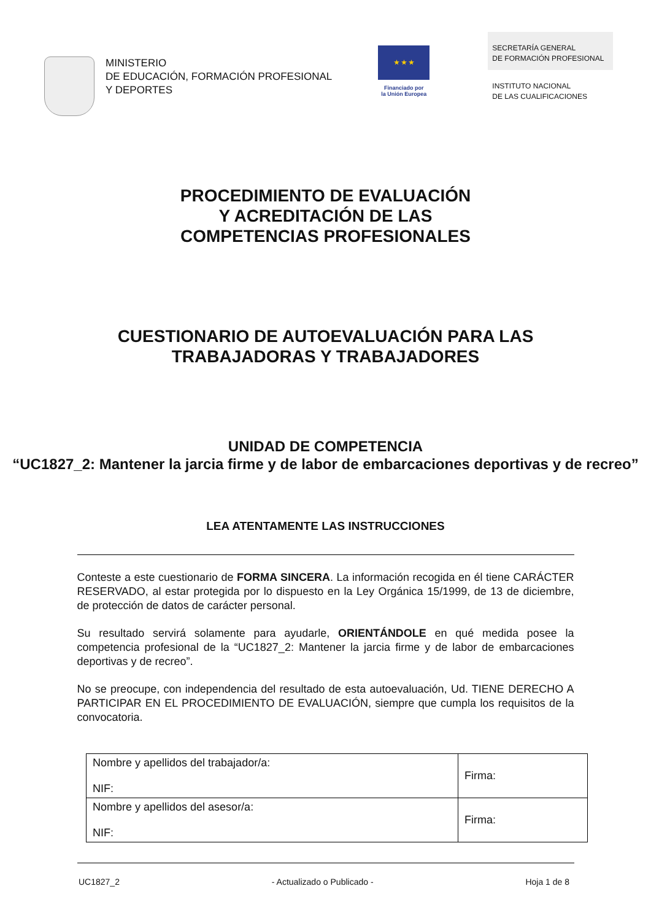MINISTERIO
DE EDUCACIÓN, FORMACIÓN PROFESIONAL
Y DEPORTES
★ ★ ★
Financiado por
la Unión Europea
SECRETARÍA GENERAL
DE FORMACIÓN PROFESIONAL
INSTITUTO NACIONAL
DE LAS CUALIFICACIONES
PROCEDIMIENTO DE EVALUACIÓN
Y ACREDITACIÓN DE LAS
COMPETENCIAS PROFESIONALES
CUESTIONARIO DE AUTOEVALUACIÓN PARA LAS
TRABAJADORAS Y TRABAJADORES
UNIDAD DE COMPETENCIA
“UC1827_2: Mantener la jarcia firme y de labor de embarcaciones deportivas y de recreo”
LEA ATENTAMENTE LAS INSTRUCCIONES
Conteste a este cuestionario de FORMA SINCERA. La información recogida en él tiene CARÁCTER RESERVADO, al estar protegida por lo dispuesto en la Ley Orgánica 15/1999, de 13 de diciembre, de protección de datos de carácter personal.
Su resultado servirá solamente para ayudarle, ORIENTÁNDOLE en qué medida posee la competencia profesional de la “UC1827_2: Mantener la jarcia firme y de labor de embarcaciones deportivas y de recreo”.
No se preocupe, con independencia del resultado de esta autoevaluación, Ud. TIENE DERECHO A PARTICIPAR EN EL PROCEDIMIENTO DE EVALUACIÓN, siempre que cumpla los requisitos de la convocatoria.
| Nombre y apellidos del trabajador/a: NIF: | Firma: |
| Nombre y apellidos del asesor/a: NIF: | Firma: |
UC1827_2 - Actualizado o Publicado - Hoja 1 de 8